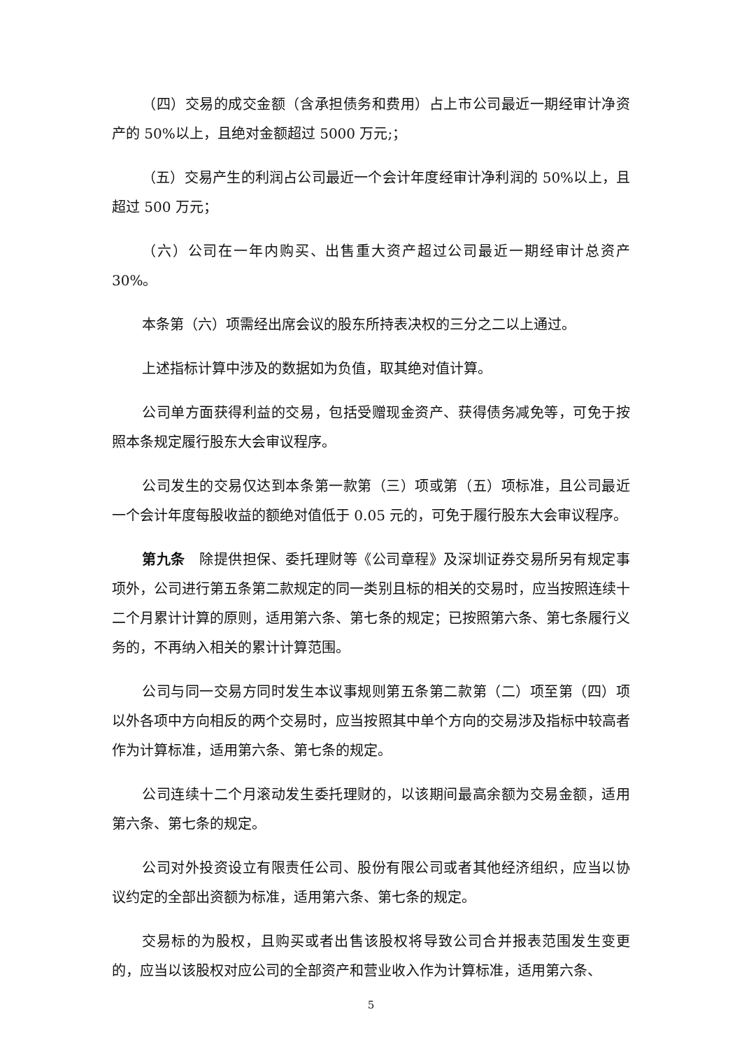（四）交易的成交金额（含承担债务和费用）占上市公司最近一期经审计净资产的 50%以上，且绝对金额超过 5000 万元;；
（五）交易产生的利润占公司最近一个会计年度经审计净利润的 50%以上，且超过 500 万元；
（六）公司在一年内购买、出售重大资产超过公司最近一期经审计总资产 30%。
本条第（六）项需经出席会议的股东所持表决权的三分之二以上通过。
上述指标计算中涉及的数据如为负值，取其绝对值计算。
公司单方面获得利益的交易，包括受赠现金资产、获得债务减免等，可免于按照本条规定履行股东大会审议程序。
公司发生的交易仅达到本条第一款第（三）项或第（五）项标准，且公司最近一个会计年度每股收益的额绝对值低于 0.05 元的，可免于履行股东大会审议程序。
第九条　除提供担保、委托理财等《公司章程》及深圳证券交易所另有规定事项外，公司进行第五条第二款规定的同一类别且标的相关的交易时，应当按照连续十二个月累计计算的原则，适用第六条、第七条的规定；已按照第六条、第七条履行义务的，不再纳入相关的累计计算范围。
公司与同一交易方同时发生本议事规则第五条第二款第（二）项至第（四）项以外各项中方向相反的两个交易时，应当按照其中单个方向的交易涉及指标中较高者作为计算标准，适用第六条、第七条的规定。
公司连续十二个月滚动发生委托理财的，以该期间最高余额为交易金额，适用第六条、第七条的规定。
公司对外投资设立有限责任公司、股份有限公司或者其他经济组织，应当以协议约定的全部出资额为标准，适用第六条、第七条的规定。
交易标的为股权，且购买或者出售该股权将导致公司合并报表范围发生变更的，应当以该股权对应公司的全部资产和营业收入作为计算标准，适用第六条、
5